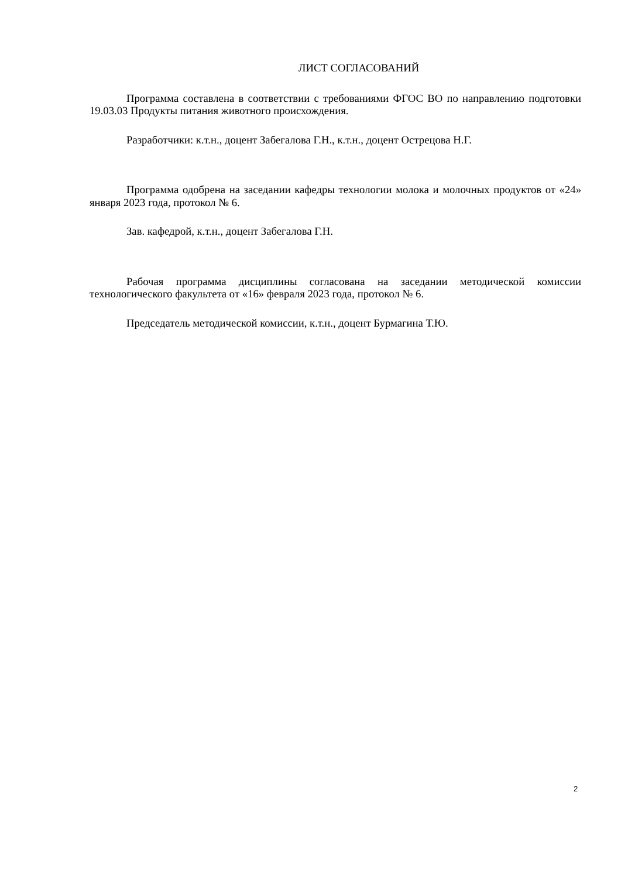ЛИСТ СОГЛАСОВАНИЙ
Программа составлена в соответствии с требованиями ФГОС ВО по направлению подготовки 19.03.03 Продукты питания животного происхождения.
Разработчики: к.т.н., доцент Забегалова Г.Н., к.т.н., доцент Острецова Н.Г.
Программа одобрена на заседании кафедры технологии молока и молочных продуктов от «24» января 2023 года, протокол № 6.
Зав. кафедрой, к.т.н., доцент Забегалова Г.Н.
Рабочая программа дисциплины согласована на заседании методической комиссии технологического факультета от «16» февраля 2023 года, протокол № 6.
Председатель методической комиссии, к.т.н., доцент Бурмагина Т.Ю.
2